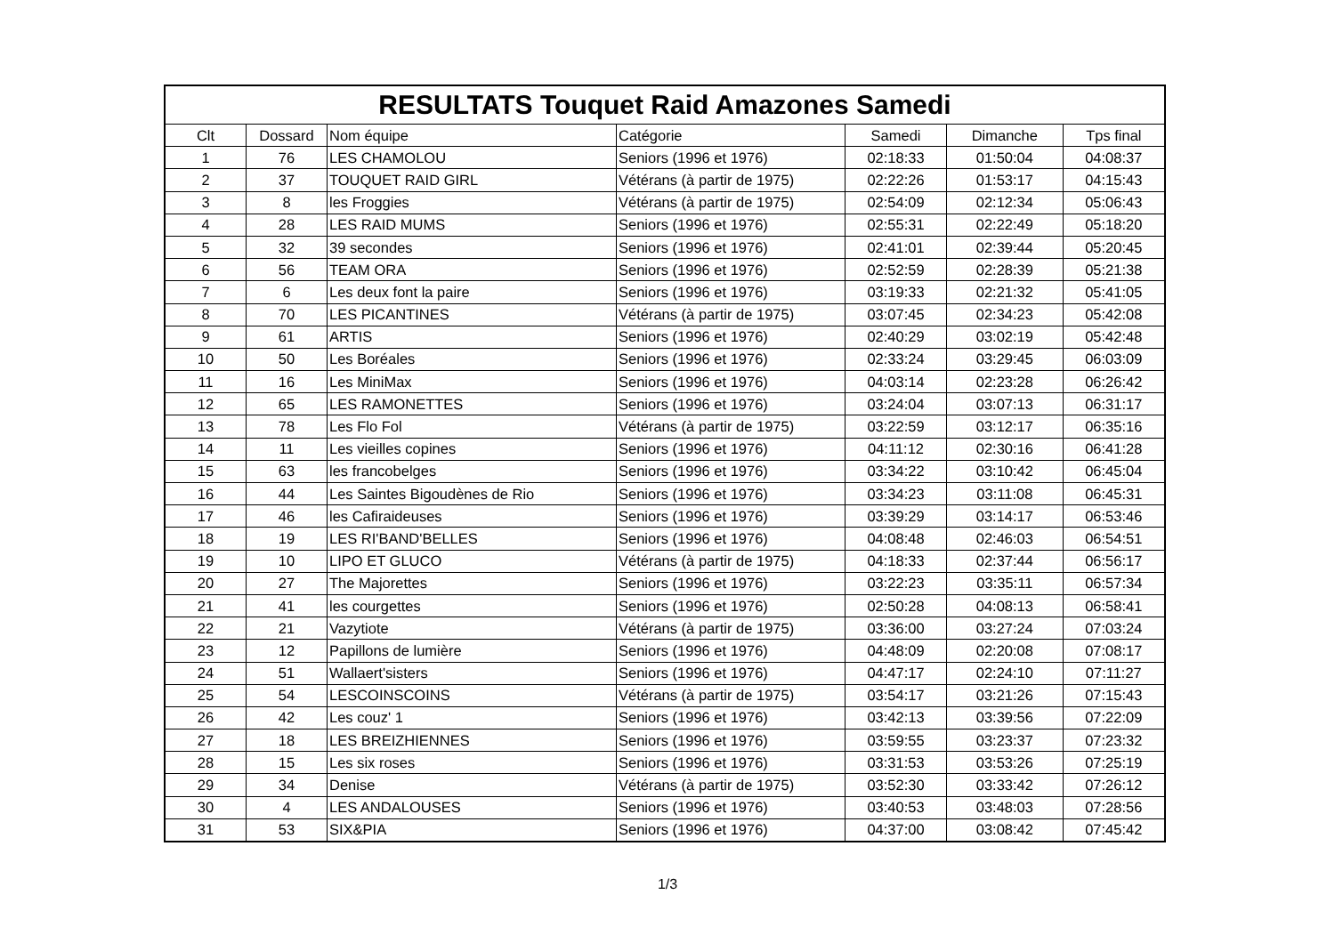| RESULTATS Touquet Raid Amazones Samedi | | | | | | |
| --- | --- | --- | --- | --- | --- | --- |
| Clt | Dossard | Nom équipe | Catégorie | Samedi | Dimanche | Tps final |
| 1 | 76 | LES CHAMOLOU | Seniors (1996 et 1976) | 02:18:33 | 01:50:04 | 04:08:37 |
| 2 | 37 | TOUQUET RAID GIRL | Vétérans (à partir de 1975) | 02:22:26 | 01:53:17 | 04:15:43 |
| 3 | 8 | les Froggies | Vétérans (à partir de 1975) | 02:54:09 | 02:12:34 | 05:06:43 |
| 4 | 28 | LES RAID MUMS | Seniors (1996 et 1976) | 02:55:31 | 02:22:49 | 05:18:20 |
| 5 | 32 | 39 secondes | Seniors (1996 et 1976) | 02:41:01 | 02:39:44 | 05:20:45 |
| 6 | 56 | TEAM ORA | Seniors (1996 et 1976) | 02:52:59 | 02:28:39 | 05:21:38 |
| 7 | 6 | Les deux font la paire | Seniors (1996 et 1976) | 03:19:33 | 02:21:32 | 05:41:05 |
| 8 | 70 | LES PICANTINES | Vétérans (à partir de 1975) | 03:07:45 | 02:34:23 | 05:42:08 |
| 9 | 61 | ARTIS | Seniors (1996 et 1976) | 02:40:29 | 03:02:19 | 05:42:48 |
| 10 | 50 | Les Boréales | Seniors (1996 et 1976) | 02:33:24 | 03:29:45 | 06:03:09 |
| 11 | 16 | Les MiniMax | Seniors (1996 et 1976) | 04:03:14 | 02:23:28 | 06:26:42 |
| 12 | 65 | LES RAMONETTES | Seniors (1996 et 1976) | 03:24:04 | 03:07:13 | 06:31:17 |
| 13 | 78 | Les Flo Fol | Vétérans (à partir de 1975) | 03:22:59 | 03:12:17 | 06:35:16 |
| 14 | 11 | Les vieilles copines | Seniors (1996 et 1976) | 04:11:12 | 02:30:16 | 06:41:28 |
| 15 | 63 | les francobelges | Seniors (1996 et 1976) | 03:34:22 | 03:10:42 | 06:45:04 |
| 16 | 44 | Les Saintes Bigoudènes de Rio | Seniors (1996 et 1976) | 03:34:23 | 03:11:08 | 06:45:31 |
| 17 | 46 | les Cafiraideuses | Seniors (1996 et 1976) | 03:39:29 | 03:14:17 | 06:53:46 |
| 18 | 19 | LES RI'BAND'BELLES | Seniors (1996 et 1976) | 04:08:48 | 02:46:03 | 06:54:51 |
| 19 | 10 | LIPO ET GLUCO | Vétérans (à partir de 1975) | 04:18:33 | 02:37:44 | 06:56:17 |
| 20 | 27 | The Majorettes | Seniors (1996 et 1976) | 03:22:23 | 03:35:11 | 06:57:34 |
| 21 | 41 | les courgettes | Seniors (1996 et 1976) | 02:50:28 | 04:08:13 | 06:58:41 |
| 22 | 21 | Vazytiote | Vétérans (à partir de 1975) | 03:36:00 | 03:27:24 | 07:03:24 |
| 23 | 12 | Papillons de lumière | Seniors (1996 et 1976) | 04:48:09 | 02:20:08 | 07:08:17 |
| 24 | 51 | Wallaert'sisters | Seniors (1996 et 1976) | 04:47:17 | 02:24:10 | 07:11:27 |
| 25 | 54 | LESCOINSCOINS | Vétérans (à partir de 1975) | 03:54:17 | 03:21:26 | 07:15:43 |
| 26 | 42 | Les couz' 1 | Seniors (1996 et 1976) | 03:42:13 | 03:39:56 | 07:22:09 |
| 27 | 18 | LES BREIZHIENNES | Seniors (1996 et 1976) | 03:59:55 | 03:23:37 | 07:23:32 |
| 28 | 15 | Les six roses | Seniors (1996 et 1976) | 03:31:53 | 03:53:26 | 07:25:19 |
| 29 | 34 | Denise | Vétérans (à partir de 1975) | 03:52:30 | 03:33:42 | 07:26:12 |
| 30 | 4 | LES ANDALOUSES | Seniors (1996 et 1976) | 03:40:53 | 03:48:03 | 07:28:56 |
| 31 | 53 | SIX&PIA | Seniors (1996 et 1976) | 04:37:00 | 03:08:42 | 07:45:42 |
1/3